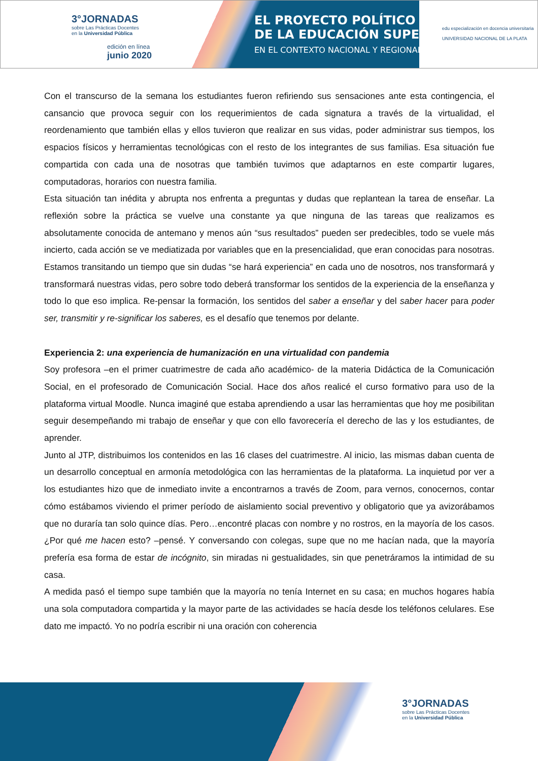3°JORNADAS
sobre Las Prácticas Docentes
en la Universidad Pública
edición en línea
junio 2020
EL PROYECTO POLÍTICO
DE LA EDUCACIÓN SUPERIOR
EN EL CONTEXTO NACIONAL Y REGIONAL
edu especialización en docencia universitaria
UNIVERSIDAD NACIONAL DE LA PLATA
Con el transcurso de la semana los estudiantes fueron refiriendo sus sensaciones ante esta contingencia, el cansancio que provoca seguir con los requerimientos de cada signatura a través de la virtualidad, el reordenamiento que también ellas y ellos tuvieron que realizar en sus vidas, poder administrar sus tiempos, los espacios físicos y herramientas tecnológicas con el resto de los integrantes de sus familias. Esa situación fue compartida con cada una de nosotras que también tuvimos que adaptarnos en este compartir lugares, computadoras, horarios con nuestra familia.
Esta situación tan inédita y abrupta nos enfrenta a preguntas y dudas que replantean la tarea de enseñar. La reflexión sobre la práctica se vuelve una constante ya que ninguna de las tareas que realizamos es absolutamente conocida de antemano y menos aún “sus resultados” pueden ser predecibles, todo se vuele más incierto, cada acción se ve mediatizada por variables que en la presencialidad, que eran conocidas para nosotras. Estamos transitando un tiempo que sin dudas “se hará experiencia” en cada uno de nosotros, nos transformará y transformará nuestras vidas, pero sobre todo deberá transformar los sentidos de la experiencia de la enseñanza y todo lo que eso implica. Re-pensar la formación, los sentidos del saber a enseñar y del saber hacer para poder ser, transmitir y re-significar los saberes, es el desafío que tenemos por delante.
Experiencia 2: una experiencia de humanización en una virtualidad con pandemia
Soy profesora –en el primer cuatrimestre de cada año académico- de la materia Didáctica de la Comunicación Social, en el profesorado de Comunicación Social. Hace dos años realicé el curso formativo para uso de la plataforma virtual Moodle. Nunca imaginé que estaba aprendiendo a usar las herramientas que hoy me posibilitan seguir desempeñando mi trabajo de enseñar y que con ello favorecería el derecho de las y los estudiantes, de aprender.
Junto al JTP, distribuimos los contenidos en las 16 clases del cuatrimestre. Al inicio, las mismas daban cuenta de un desarrollo conceptual en armonía metodológica con las herramientas de la plataforma. La inquietud por ver a los estudiantes hizo que de inmediato invite a encontrarnos a través de Zoom, para vernos, conocernos, contar cómo estábamos viviendo el primer período de aislamiento social preventivo y obligatorio que ya avizorábamos que no duraría tan solo quince días. Pero…encontré placas con nombre y no rostros, en la mayoría de los casos. ¿Por qué me hacen esto? –pensé. Y conversando con colegas, supe que no me hacían nada, que la mayoría prefería esa forma de estar de incógnito, sin miradas ni gestualidades, sin que penetráramos la intimidad de su casa.
A medida pasó el tiempo supe también que la mayoría no tenía Internet en su casa; en muchos hogares había una sola computadora compartida y la mayor parte de las actividades se hacía desde los teléfonos celulares. Ese dato me impactó. Yo no podría escribir ni una oración con coherencia
3°JORNADAS
sobre Las Prácticas Docentes
en la Universidad Pública